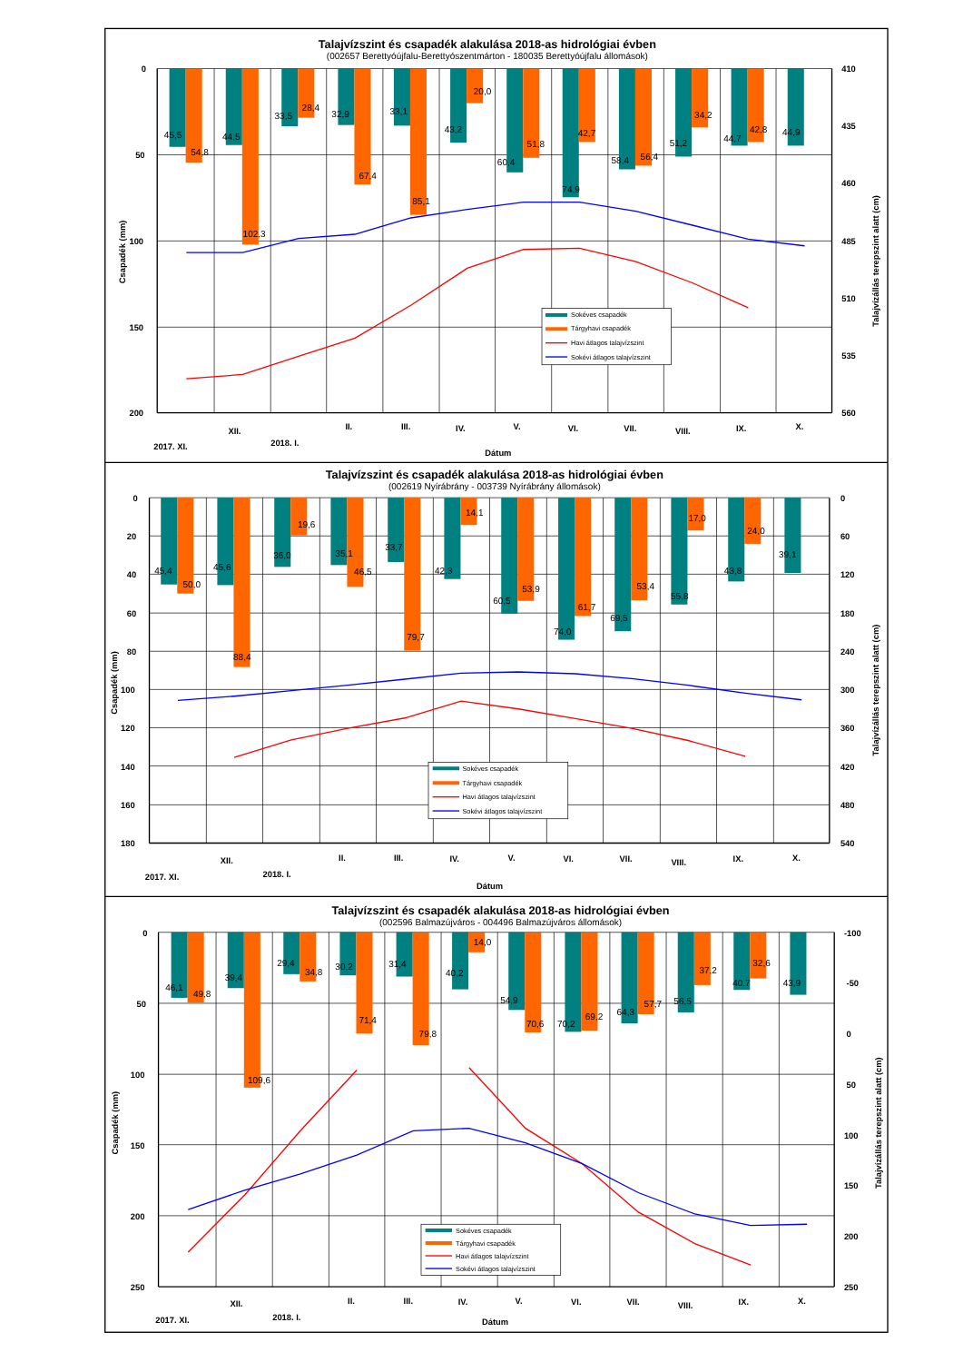Talajvízszint és csapadék alakulása 2018-as hidrológiai évben
(002657 Berettyóújfalu-Berettyószentmárton - 180035 Berettyóújfalu állomások)
45,5
54,8
44,5
102,3
33,5
28,4
32,9
67,4
33,1
85,1
43,2
20,0
60,4
51,8
74,9
42,7
58,4
56,4
51,2
34,2
44,7
42,8
44,9
0
50
100
150
200
410
435
460
485
510
535
560
2017. XI.
XII.
2018. I.
II.
III.
IV.
V.
VI.
VII.
VIII.
IX.
X.
Dátum
Csapadék (mm)
Talajvízállás terepszint alatt (cm)
Sokéves csapadék
Tárgyhavi csapadék
Havi átlagos talajvízszint
Sokévi átlagos talajvízszint
Talajvízszint és csapadék alakulása 2018-as hidrológiai évben
(002619 Nyírábrány - 003739 Nyírábrány állomások)
45,4
50,0
45,6
88,4
36,0
19,6
35,1
46,5
33,7
79,7
42,3
14,1
60,5
53,9
74,0
61,7
69,5
53,4
55,8
17,0
43,8
24,0
39,1
0
20
40
60
80
100
120
140
160
180
0
60
120
180
240
300
360
420
480
540
2017. XI.
XII.
2018. I.
II.
III.
IV.
V.
VI.
VII.
VIII.
IX.
X.
Dátum
Csapadék (mm)
Talajvízállás terepszint alatt (cm)
Sokéves csapadék
Tárgyhavi csapadék
Havi átlagos talajvízszint
Sokévi átlagos talajvízszint
Talajvízszint és csapadék alakulása 2018-as hidrológiai évben
(002596 Balmazújváros - 004496 Balmazújváros állomások)
46,1
49,8
39,4
109,6
29,4
34,8
30,2
71,4
31,4
79,8
40,2
14,0
54,9
70,6
70,2
69,2
64,3
57,7
56,5
37,2
40,7
32,6
43,9
0
50
100
150
200
250
-100
-50
0
50
100
150
200
250
2017. XI.
XII.
2018. I.
II.
III.
IV.
V.
VI.
VII.
VIII.
IX.
X.
Dátum
Csapadék (mm)
Talajvízállás terepszint alatt (cm)
Sokéves csapadék
Tárgyhavi csapadék
Havi átlagos talajvízszint
Sokévi átlagos talajvízszint